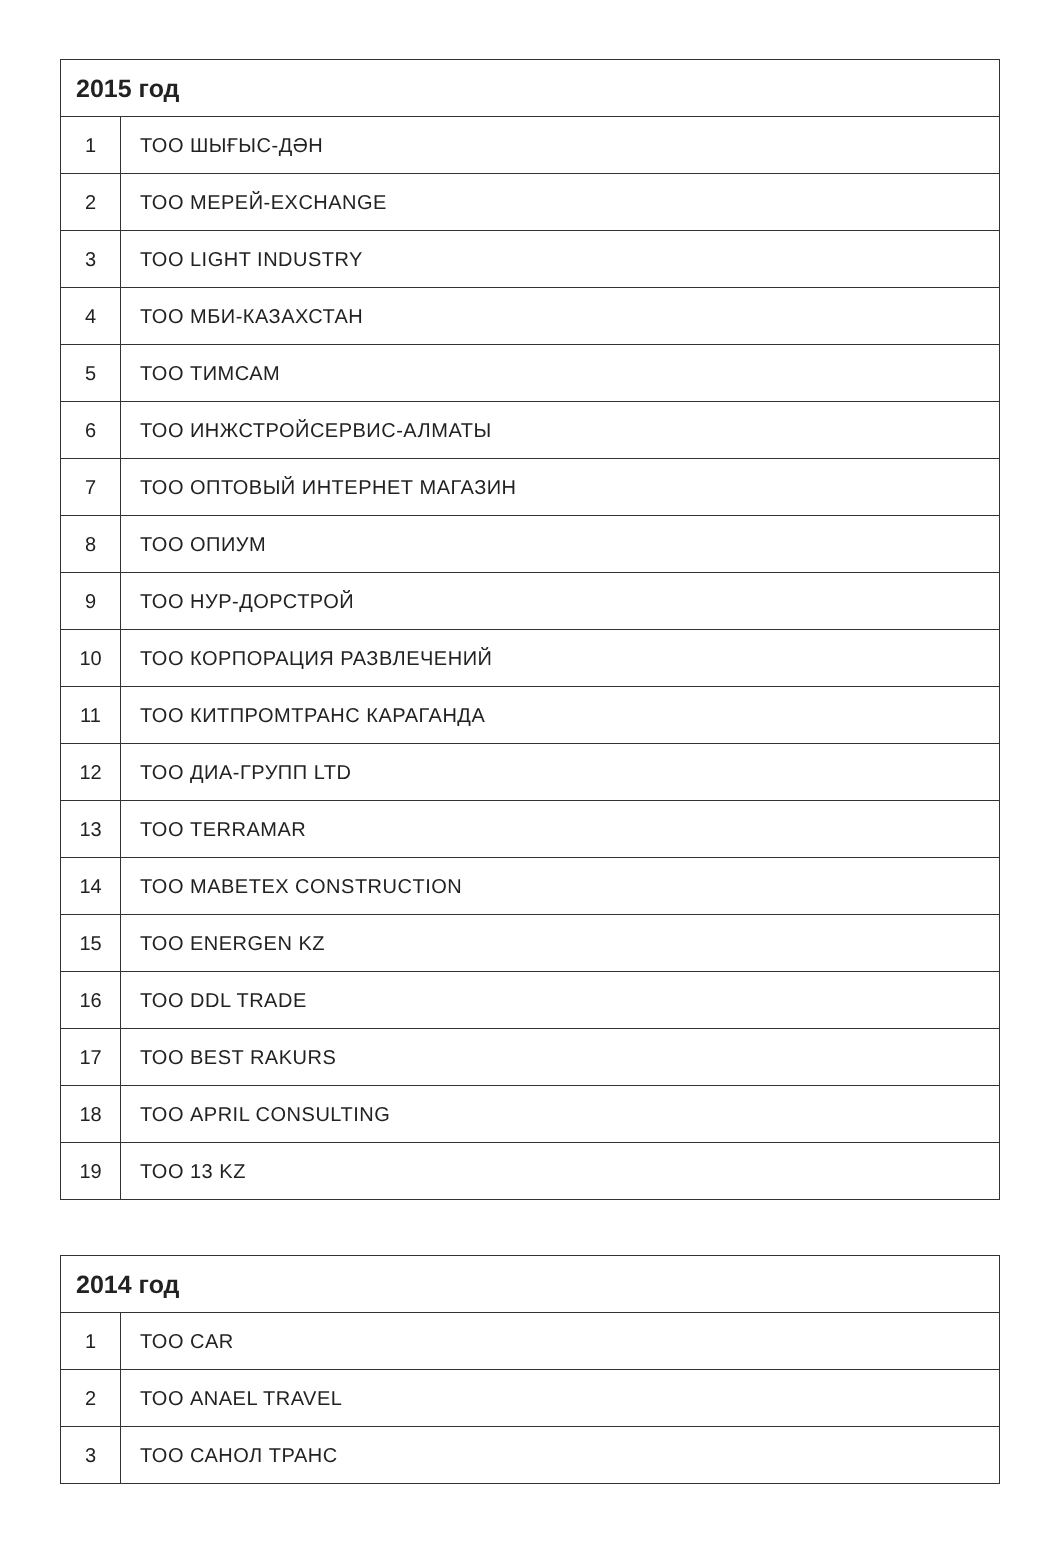| 2015 год | |
| --- | --- |
| 1 | ТОО ШЫҒЫС-ДӘН |
| 2 | ТОО МЕРЕЙ-EXCHANGE |
| 3 | ТОО LIGHT INDUSTRY |
| 4 | ТОО МБИ-КАЗАХСТАН |
| 5 | ТОО ТИМСАМ |
| 6 | ТОО ИНЖСТРОЙСЕРВИС-АЛМАТЫ |
| 7 | ТОО ОПТОВЫЙ ИНТЕРНЕТ МАГАЗИН |
| 8 | ТОО ОПИУМ |
| 9 | ТОО НУР-ДОРСТРОЙ |
| 10 | ТОО КОРПОРАЦИЯ РАЗВЛЕЧЕНИЙ |
| 11 | ТОО КИТПРОМТРАНС КАРАГАНДА |
| 12 | ТОО ДИА-ГРУПП LTD |
| 13 | ТОО TERRAMAR |
| 14 | ТОО MABETEX CONSTRUCTION |
| 15 | ТОО ENERGEN KZ |
| 16 | ТОО DDL TRADE |
| 17 | ТОО BEST RAKURS |
| 18 | ТОО APRIL CONSULTING |
| 19 | ТОО 13 KZ |
| 2014 год | |
| --- | --- |
| 1 | ТОО CAR |
| 2 | ТОО ANAEL TRAVEL |
| 3 | ТОО САНОЛ ТРАНС |